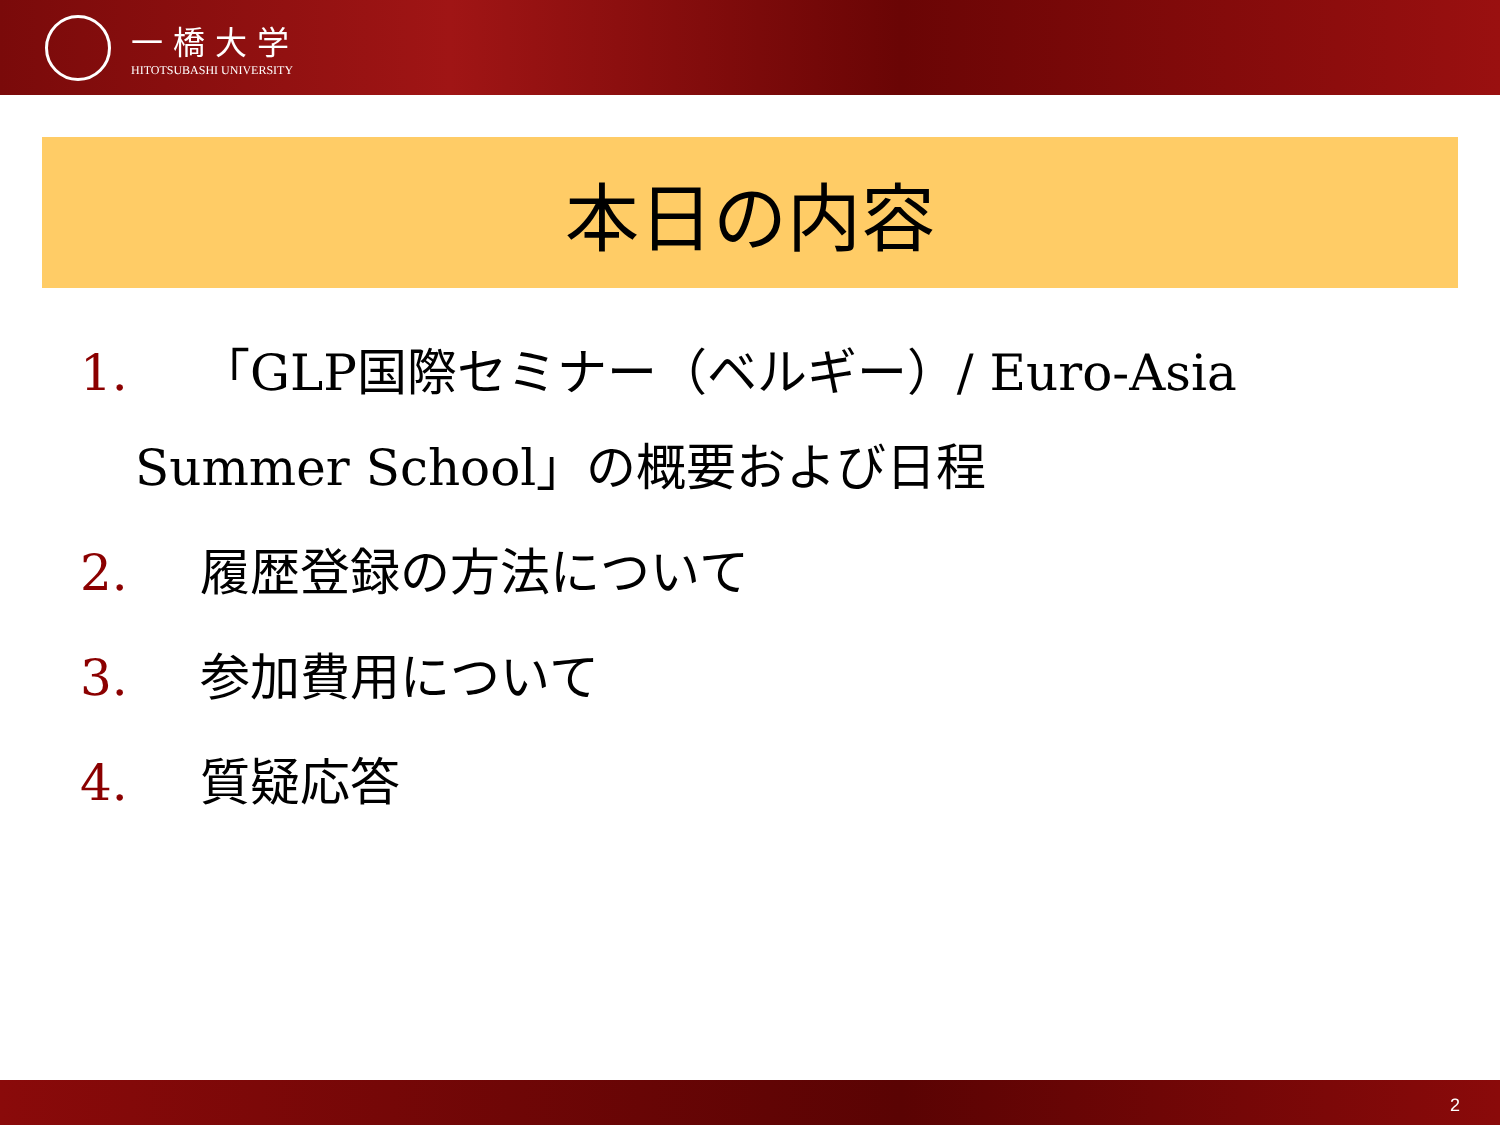一橋大学
HITOTSUBASHI UNIVERSITY
本日の内容
1. 「GLP国際セミナー（ベルギー）/ Euro-Asia
Summer School」の概要および日程
2. 履歴登録の方法について
3. 参加費用について
4. 質疑応答
2